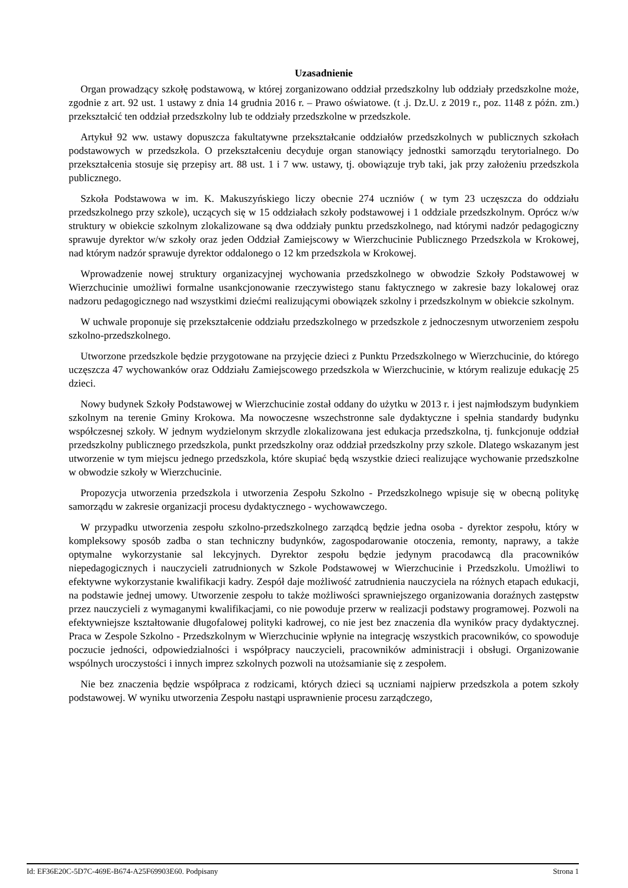Uzasadnienie
Organ prowadzący szkołę podstawową, w której zorganizowano oddział przedszkolny lub oddziały przedszkolne może, zgodnie z art. 92 ust. 1 ustawy z dnia 14 grudnia 2016 r. – Prawo oświatowe. (t .j. Dz.U. z 2019 r., poz. 1148 z późn. zm.) przekształcić ten oddział przedszkolny lub te oddziały przedszkolne w przedszkole.
Artykuł 92 ww. ustawy dopuszcza fakultatywne przekształcanie oddziałów przedszkolnych w publicznych szkołach podstawowych w przedszkola. O przekształceniu decyduje organ stanowiący jednostki samorządu terytorialnego. Do przekształcenia stosuje się przepisy art. 88 ust. 1 i 7 ww. ustawy, tj. obowiązuje tryb taki, jak przy założeniu przedszkola publicznego.
Szkoła Podstawowa w im. K. Makuszyńskiego liczy obecnie 274 uczniów ( w tym 23 uczęszcza do oddziału przedszkolnego przy szkole), uczących się w 15 oddziałach szkoły podstawowej i 1 oddziale przedszkolnym. Oprócz w/w struktury w obiekcie szkolnym zlokalizowane są dwa oddziały punktu przedszkolnego, nad którymi nadzór pedagogiczny sprawuje dyrektor w/w szkoły oraz jeden Oddział Zamiejscowy w Wierzchucinie Publicznego Przedszkola w Krokowej, nad którym nadzór sprawuje dyrektor oddalonego o 12 km przedszkola w Krokowej.
Wprowadzenie nowej struktury organizacyjnej wychowania przedszkolnego w obwodzie Szkoły Podstawowej w Wierzchucinie umożliwi formalne usankcjonowanie rzeczywistego stanu faktycznego w zakresie bazy lokalowej oraz nadzoru pedagogicznego nad wszystkimi dziećmi realizującymi obowiązek szkolny i przedszkolnym w obiekcie szkolnym.
W uchwale proponuje się przekształcenie oddziału przedszkolnego w przedszkole z jednoczesnym utworzeniem zespołu szkolno-przedszkolnego.
Utworzone przedszkole będzie przygotowane na przyjęcie dzieci z Punktu Przedszkolnego w Wierzchucinie, do którego uczęszcza 47 wychowanków oraz Oddziału Zamiejscowego przedszkola w Wierzchucinie, w którym realizuje edukację 25 dzieci.
Nowy budynek Szkoły Podstawowej w Wierzchucinie został oddany do użytku w 2013 r. i jest najmłodszym budynkiem szkolnym na terenie Gminy Krokowa. Ma nowoczesne wszechstronne sale dydaktyczne i spełnia standardy budynku współczesnej szkoły. W jednym wydzielonym skrzydle zlokalizowana jest edukacja przedszkolna, tj. funkcjonuje oddział przedszkolny publicznego przedszkola, punkt przedszkolny oraz oddział przedszkolny przy szkole. Dlatego wskazanym jest utworzenie w tym miejscu jednego przedszkola, które skupiać będą wszystkie dzieci realizujące wychowanie przedszkolne w obwodzie szkoły w Wierzchucinie.
Propozycja utworzenia przedszkola i utworzenia Zespołu Szkolno - Przedszkolnego wpisuje się w obecną politykę samorządu w zakresie organizacji procesu dydaktycznego - wychowawczego.
W przypadku utworzenia zespołu szkolno-przedszkolnego zarządcą będzie jedna osoba - dyrektor zespołu, który w kompleksowy sposób zadba o stan techniczny budynków, zagospodarowanie otoczenia, remonty, naprawy, a także optymalne wykorzystanie sal lekcyjnych. Dyrektor zespołu będzie jedynym pracodawcą dla pracowników niepedagogicznych i nauczycieli zatrudnionych w Szkole Podstawowej w Wierzchucinie i Przedszkolu. Umożliwi to efektywne wykorzystanie kwalifikacji kadry. Zespół daje możliwość zatrudnienia nauczyciela na różnych etapach edukacji, na podstawie jednej umowy. Utworzenie zespołu to także możliwości sprawniejszego organizowania doraźnych zastępstw przez nauczycieli z wymaganymi kwalifikacjami, co nie powoduje przerw w realizacji podstawy programowej. Pozwoli na efektywniejsze kształtowanie długofalowej polityki kadrowej, co nie jest bez znaczenia dla wyników pracy dydaktycznej. Praca w Zespole Szkolno - Przedszkolnym w Wierzchucinie wpłynie na integrację wszystkich pracowników, co spowoduje poczucie jedności, odpowiedzialności i współpracy nauczycieli, pracowników administracji i obsługi. Organizowanie wspólnych uroczystości i innych imprez szkolnych pozwoli na utożsamianie się z zespołem.
Nie bez znaczenia będzie współpraca z rodzicami, których dzieci są uczniami najpierw przedszkola a potem szkoły podstawowej. W wyniku utworzenia Zespołu nastąpi usprawnienie procesu zarządczego,
Id: EF36E20C-5D7C-469E-B674-A25F69903E60. Podpisany Strona 1